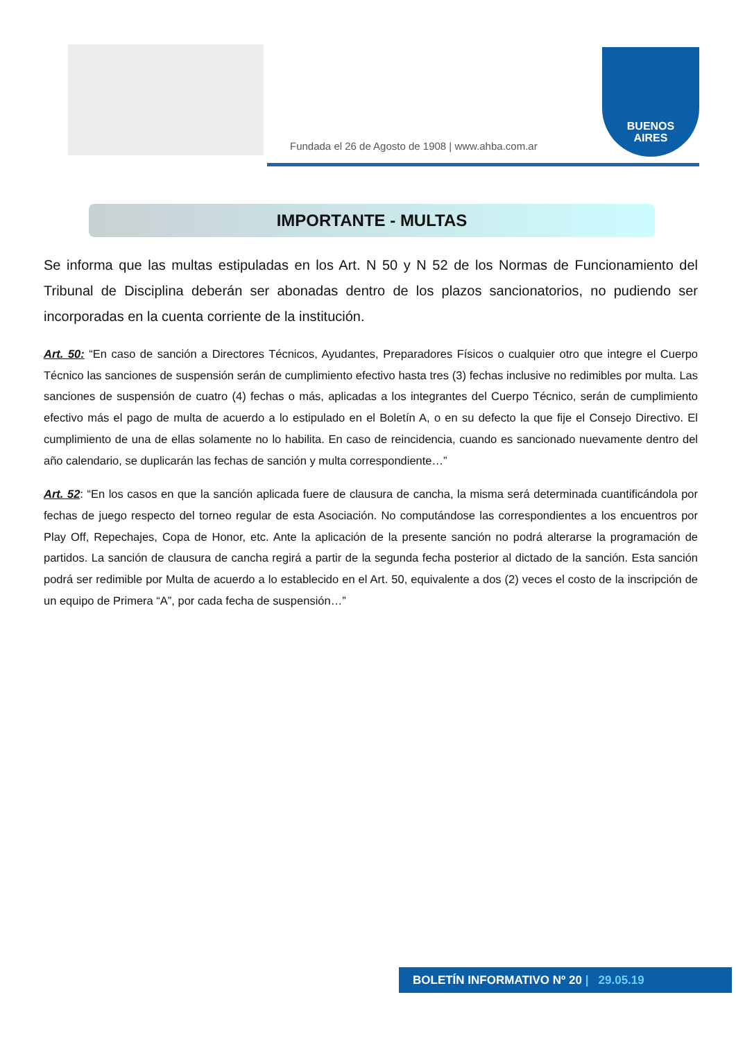Fundada el 26 de Agosto de 1908 | www.ahba.com.ar
BUENOS
AIRES
IMPORTANTE - MULTAS
Se informa que las multas estipuladas en los Art. N 50 y N 52 de los Normas de Funcionamiento del Tribunal de Disciplina deberán ser abonadas dentro de los plazos sancionatorios, no pudiendo ser incorporadas en la cuenta corriente de la institución.
Art. 50: “En caso de sanción a Directores Técnicos, Ayudantes, Preparadores Físicos o cualquier otro que integre el Cuerpo Técnico las sanciones de suspensión serán de cumplimiento efectivo hasta tres (3) fechas inclusive no redimibles por multa. Las sanciones de suspensión de cuatro (4) fechas o más, aplicadas a los integrantes del Cuerpo Técnico, serán de cumplimiento efectivo más el pago de multa de acuerdo a lo estipulado en el Boletín A, o en su defecto la que fije el Consejo Directivo. El cumplimiento de una de ellas solamente no lo habilita. En caso de reincidencia, cuando es sancionado nuevamente dentro del año calendario, se duplicarán las fechas de sanción y multa correspondiente…”
Art. 52: “En los casos en que la sanción aplicada fuere de clausura de cancha, la misma será determinada cuantificándola por fechas de juego respecto del torneo regular de esta Asociación. No computándose las correspondientes a los encuentros por Play Off, Repechajes, Copa de Honor, etc. Ante la aplicación de la presente sanción no podrá alterarse la programación de partidos. La sanción de clausura de cancha regirá a partir de la segunda fecha posterior al dictado de la sanción. Esta sanción podrá ser redimible por Multa de acuerdo a lo establecido en el Art. 50, equivalente a dos (2) veces el costo de la inscripción de un equipo de Primera “A”, por cada fecha de suspensión…”
BOLETÍN INFORMATIVO Nº 20 | 29.05.19